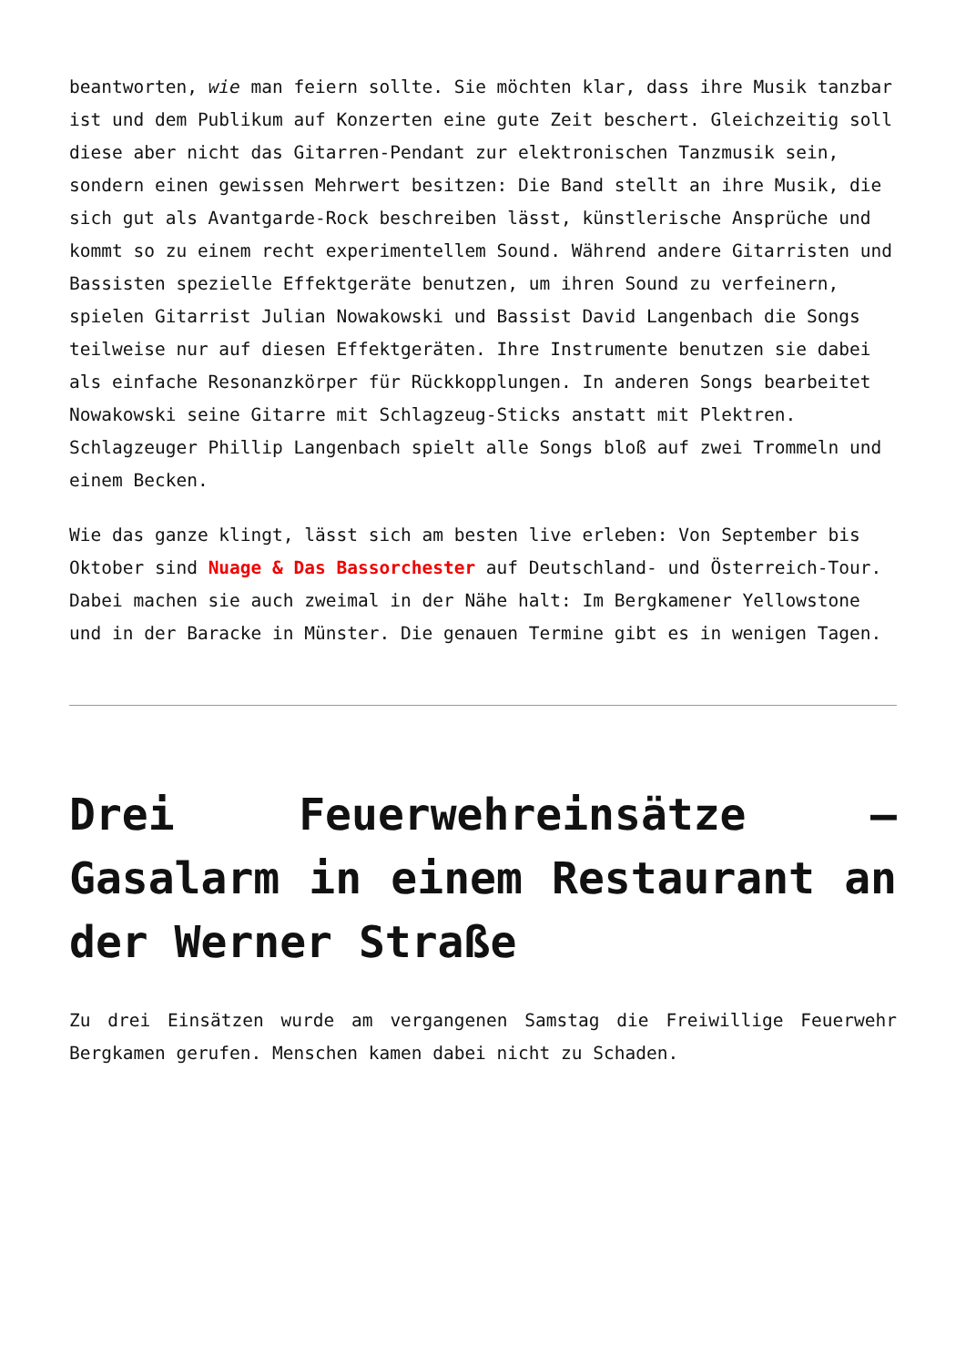beantworten, wie man feiern sollte. Sie möchten klar, dass ihre Musik tanzbar ist und dem Publikum auf Konzerten eine gute Zeit beschert. Gleichzeitig soll diese aber nicht das Gitarren-Pendant zur elektronischen Tanzmusik sein, sondern einen gewissen Mehrwert besitzen: Die Band stellt an ihre Musik, die sich gut als Avantgarde-Rock beschreiben lässt, künstlerische Ansprüche und kommt so zu einem recht experimentellem Sound. Während andere Gitarristen und Bassisten spezielle Effektgeräte benutzen, um ihren Sound zu verfeinern, spielen Gitarrist Julian Nowakowski und Bassist David Langenbach die Songs teilweise nur auf diesen Effektgeräten. Ihre Instrumente benutzen sie dabei als einfache Resonanzkörper für Rückkopplungen. In anderen Songs bearbeitet Nowakowski seine Gitarre mit Schlagzeug-Sticks anstatt mit Plektren. Schlagzeuger Phillip Langenbach spielt alle Songs bloß auf zwei Trommeln und einem Becken.
Wie das ganze klingt, lässt sich am besten live erleben: Von September bis Oktober sind Nuage & Das Bassorchester auf Deutschland- und Österreich-Tour. Dabei machen sie auch zweimal in der Nähe halt: Im Bergkamener Yellowstone und in der Baracke in Münster. Die genauen Termine gibt es in wenigen Tagen.
Drei Feuerwehreinsätze – Gasalarm in einem Restaurant an der Werner Straße
Zu drei Einsätzen wurde am vergangenen Samstag die Freiwillige Feuerwehr Bergkamen gerufen. Menschen kamen dabei nicht zu Schaden.